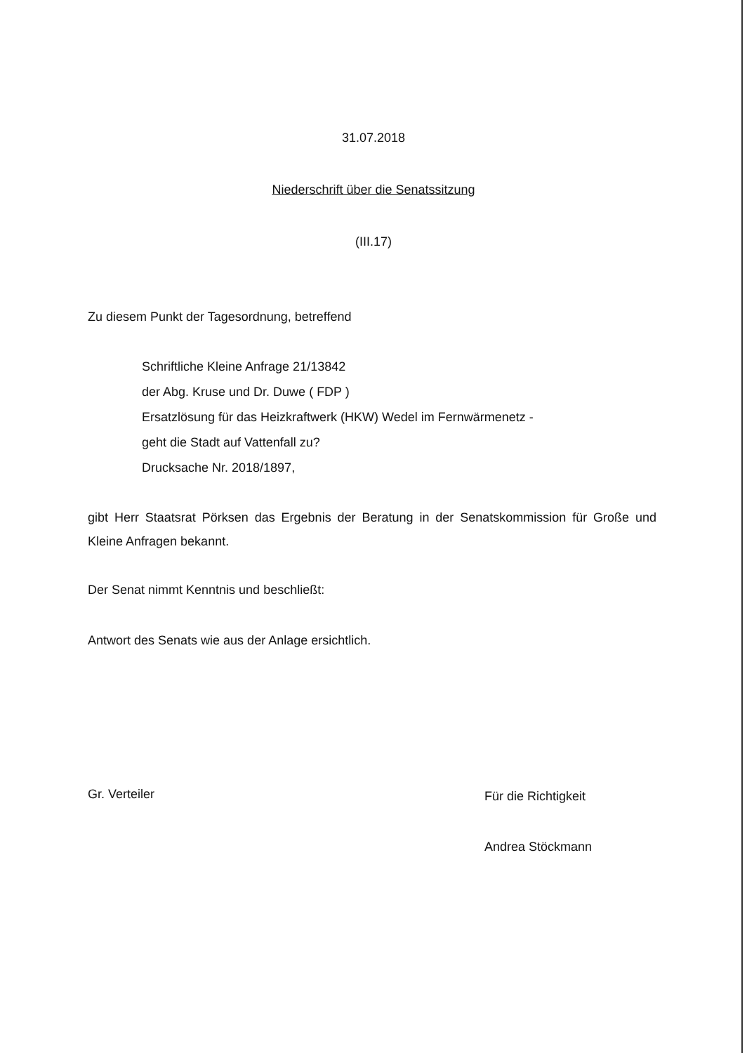31.07.2018
Niederschrift über die Senatssitzung
(III.17)
Zu diesem Punkt der Tagesordnung, betreffend
Schriftliche Kleine Anfrage 21/13842
der Abg. Kruse und Dr. Duwe ( FDP )
Ersatzlösung für das Heizkraftwerk (HKW) Wedel im Fernwärmenetz -
geht die Stadt auf Vattenfall zu?
Drucksache Nr. 2018/1897,
gibt Herr Staatsrat Pörksen das Ergebnis der Beratung in der Senatskommission für Große und Kleine Anfragen bekannt.
Der Senat nimmt Kenntnis und beschließt:
Antwort des Senats wie aus der Anlage ersichtlich.
Gr. Verteiler
Für die Richtigkeit
Andrea Stöckmann